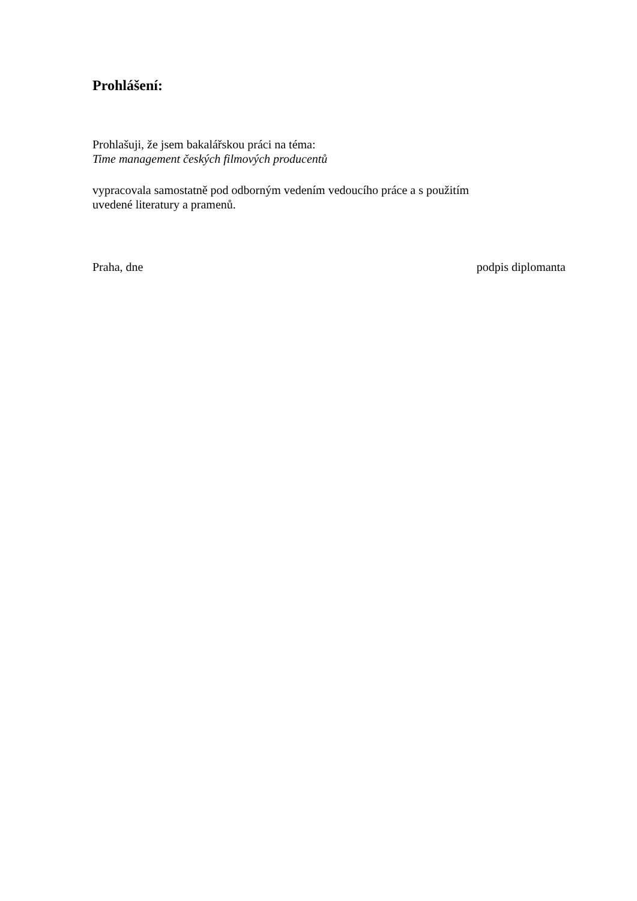Prohlášení:
Prohlašuji, že jsem bakalářskou práci na téma:
Time management českých filmových producentů
vypracovala samostatně pod odborným vedením vedoucího práce a s použitím
uvedené literatury a pramenů.
Praha, dne podpis diplomanta